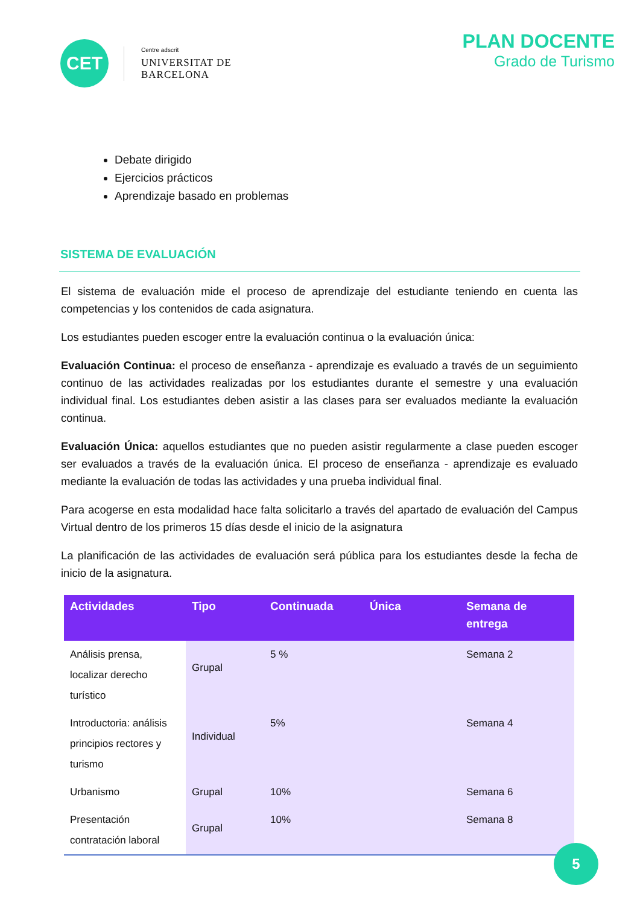CET
Centre adscrit
UNIVERSITAT DE
BARCELONA
PLAN DOCENTE
Grado de Turismo
Debate dirigido
Ejercicios prácticos
Aprendizaje basado en problemas
SISTEMA DE EVALUACIÓN
El sistema de evaluación mide el proceso de aprendizaje del estudiante teniendo en cuenta las competencias y los contenidos de cada asignatura.
Los estudiantes pueden escoger entre la evaluación continua o la evaluación única:
Evaluación Continua: el proceso de enseñanza - aprendizaje es evaluado a través de un seguimiento continuo de las actividades realizadas por los estudiantes durante el semestre y una evaluación individual final. Los estudiantes deben asistir a las clases para ser evaluados mediante la evaluación continua.
Evaluación Única: aquellos estudiantes que no pueden asistir regularmente a clase pueden escoger ser evaluados a través de la evaluación única. El proceso de enseñanza - aprendizaje es evaluado mediante la evaluación de todas las actividades y una prueba individual final.
Para acogerse en esta modalidad hace falta solicitarlo a través del apartado de evaluación del Campus Virtual dentro de los primeros 15 días desde el inicio de la asignatura
La planificación de las actividades de evaluación será pública para los estudiantes desde la fecha de inicio de la asignatura.
| Actividades | Tipo | Continuada | Única | Semana de entrega |
| --- | --- | --- | --- | --- |
| Análisis prensa, localizar derecho turístico | Grupal | 5 % | | Semana 2 |
| Introductoria: análisis principios rectores y turismo | Individual | 5% | | Semana 4 |
| Urbanismo | Grupal | 10% | | Semana 6 |
| Presentación contratación laboral | Grupal | 10% | | Semana 8 |
5